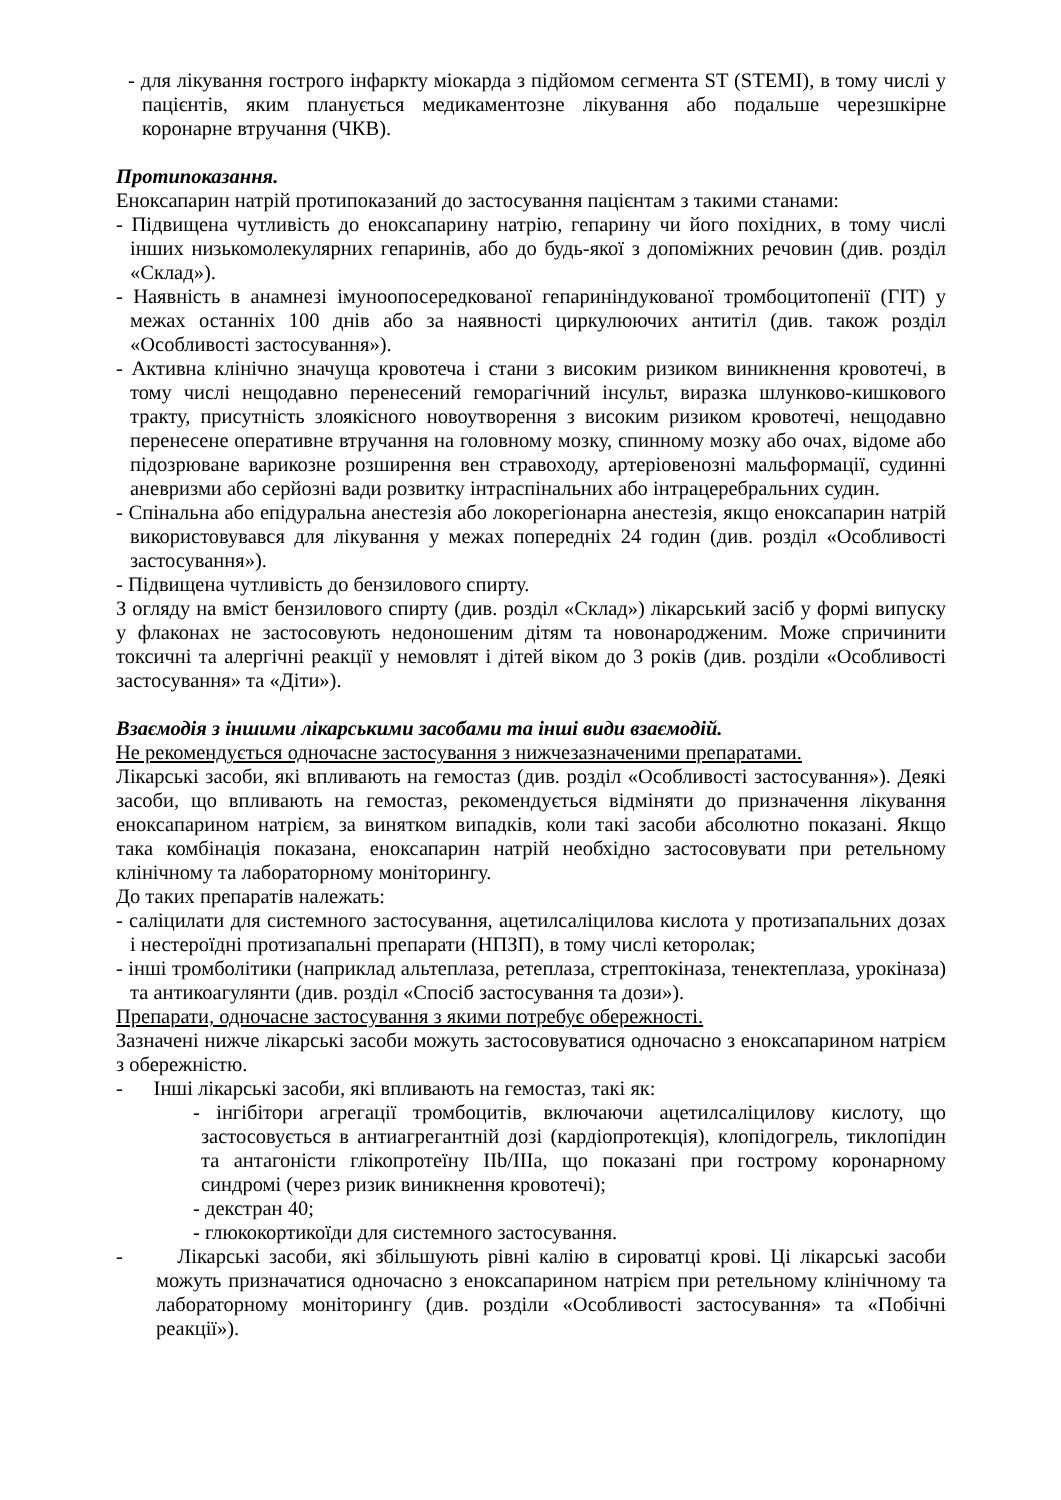- для лікування гострого інфаркту міокарда з підйомом сегмента ST (STEMI), в тому числі у пацієнтів, яким планується медикаментозне лікування або подальше черезшкірне коронарне втручання (ЧКВ).
Протипоказання.
Еноксапарин натрій протипоказаний до застосування пацієнтам з такими станами:
- Підвищена чутливість до еноксапарину натрію, гепарину чи його похідних, в тому числі інших низькомолекулярних гепаринів, або до будь-якої з допоміжних речовин (див. розділ «Склад»).
- Наявність в анамнезі імуноопосередкованої гепариніндукованої тромбоцитопенії (ГІТ) у межах останніх 100 днів або за наявності циркулюючих антитіл (див. також розділ «Особливості застосування»).
- Активна клінічно значуща кровотеча і стани з високим ризиком виникнення кровотечі, в тому числі нещодавно перенесений геморагічний інсульт, виразка шлунково-кишкового тракту, присутність злоякісного новоутворення з високим ризиком кровотечі, нещодавно перенесене оперативне втручання на головному мозку, спинному мозку або очах, відоме або підозрюване варикозне розширення вен стравоходу, артеріовенозні мальформації, судинні аневризми або серйозні вади розвитку інтраспінальних або інтрацеребральних судин.
- Спінальна або епідуральна анестезія або локорегіонарна анестезія, якщо еноксапарин натрій використовувався для лікування у межах попередніх 24 годин (див. розділ «Особливості застосування»).
- Підвищена чутливість до бензилового спирту.
З огляду на вміст бензилового спирту (див. розділ «Склад») лікарський засіб у формі випуску у флаконах не застосовують недоношеним дітям та новонародженим. Може спричинити токсичні та алергічні реакції у немовлят і дітей віком до 3 років (див. розділи «Особливості застосування» та «Діти»).
Взаємодія з іншими лікарськими засобами та інші види взаємодій.
Не рекомендується одночасне застосування з нижчезазначеними препаратами.
Лікарські засоби, які впливають на гемостаз (див. розділ «Особливості застосування»). Деякі засоби, що впливають на гемостаз, рекомендується відміняти до призначення лікування еноксапарином натрієм, за винятком випадків, коли такі засоби абсолютно показані. Якщо така комбінація показана, еноксапарин натрій необхідно застосовувати при ретельному клінічному та лабораторному моніторингу.
До таких препаратів належать:
- саліцилати для системного застосування, ацетилсаліцилова кислота у протизапальних дозах і нестероїдні протизапальні препарати (НПЗП), в тому числі кеторолак;
- інші тромболітики (наприклад альтеплаза, ретеплаза, стрептокіназа, тенектеплаза, урокіназа) та антикоагулянти (див. розділ «Спосіб застосування та дози»).
Препарати, одночасне застосування з якими потребує обережності.
Зазначені нижче лікарські засоби можуть застосовуватися одночасно з еноксапарином натрієм з обережністю.
- Інші лікарські засоби, які впливають на гемостаз, такі як:
- інгібітори агрегації тромбоцитів, включаючи ацетилсаліцилову кислоту, що застосовується в антиагрегантній дозі (кардіопротекція), клопідогрель, тиклопідин та антагоністи глікопротеїну IIb/IIIa, що показані при гострому коронарному синдромі (через ризик виникнення кровотечі);
- декстран 40;
- глюкокортикоїди для системного застосування.
- Лікарські засоби, які збільшують рівні калію в сироватці крові. Ці лікарські засоби можуть призначатися одночасно з еноксапарином натрієм при ретельному клінічному та лабораторному моніторингу (див. розділи «Особливості застосування» та «Побічні реакції»).